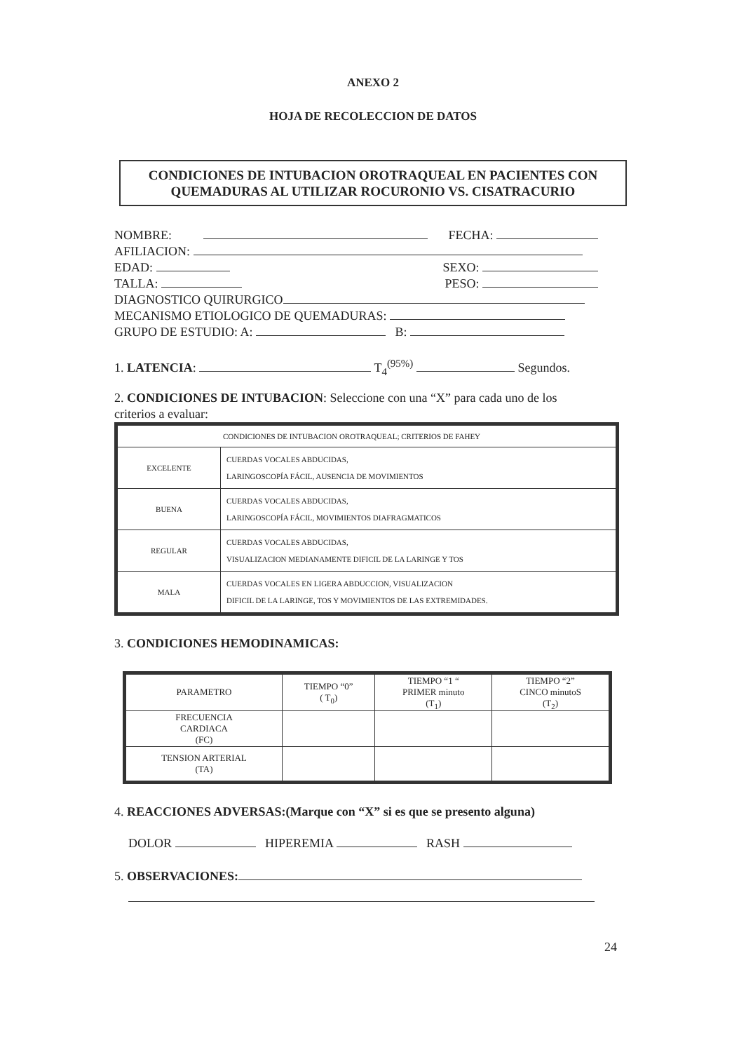ANEXO 2
HOJA DE RECOLECCION DE DATOS
CONDICIONES DE INTUBACION OROTRAQUEAL EN PACIENTES CON QUEMADURAS AL UTILIZAR ROCURONIO VS. CISATRACURIO
NOMBRE: FECHA:
AFILIACION:
EDAD: SEXO:
TALLA: PESO:
DIAGNOSTICO QUIRURGICO
MECANISMO ETIOLOGICO DE QUEMADURAS:
GRUPO DE ESTUDIO: A: B:
1. LATENCIA: T<sub>4</sub><sup>(95%)</sup> Segundos.
2. CONDICIONES DE INTUBACION: Seleccione con una “X” para cada uno de los criterios a evaluar:
| CONDICIONES DE INTUBACION OROTRAQUEAL; CRITERIOS DE FAHEY | |
| EXCELENTE | CUERDAS VOCALES ABDUCIDAS, LARINGOSCOPÍA FÁCIL, AUSENCIA DE MOVIMIENTOS |
| BUENA | CUERDAS VOCALES ABDUCIDAS, LARINGOSCOPÍA FÁCIL, MOVIMIENTOS DIAFRAGMATICOS |
| REGULAR | CUERDAS VOCALES ABDUCIDAS, VISUALIZACION MEDIANAMENTE DIFICIL DE LA LARINGE Y TOS |
| MALA | CUERDAS VOCALES EN LIGERA ABDUCCION, VISUALIZACION DIFICIL DE LA LARINGE, TOS Y MOVIMIENTOS DE LAS EXTREMIDADES. |
3. CONDICIONES HEMODINAMICAS:
| PARAMETRO | TIEMPO “0” ( T<sub>0</sub>) | TIEMPO “1 “ PRIMER minuto (T<sub>1</sub>) | TIEMPO “2” CINCO minutoS (T<sub>2</sub>) |
| --- | --- | --- | --- |
| FRECUENCIA CARDIACA (FC) | | | |
| TENSION ARTERIAL (TA) | | | |
4. REACCIONES ADVERSAS:(Marque con “X” si es que se presento alguna)
DOLOR HIPEREMIA RASH
5. OBSERVACIONES:
24